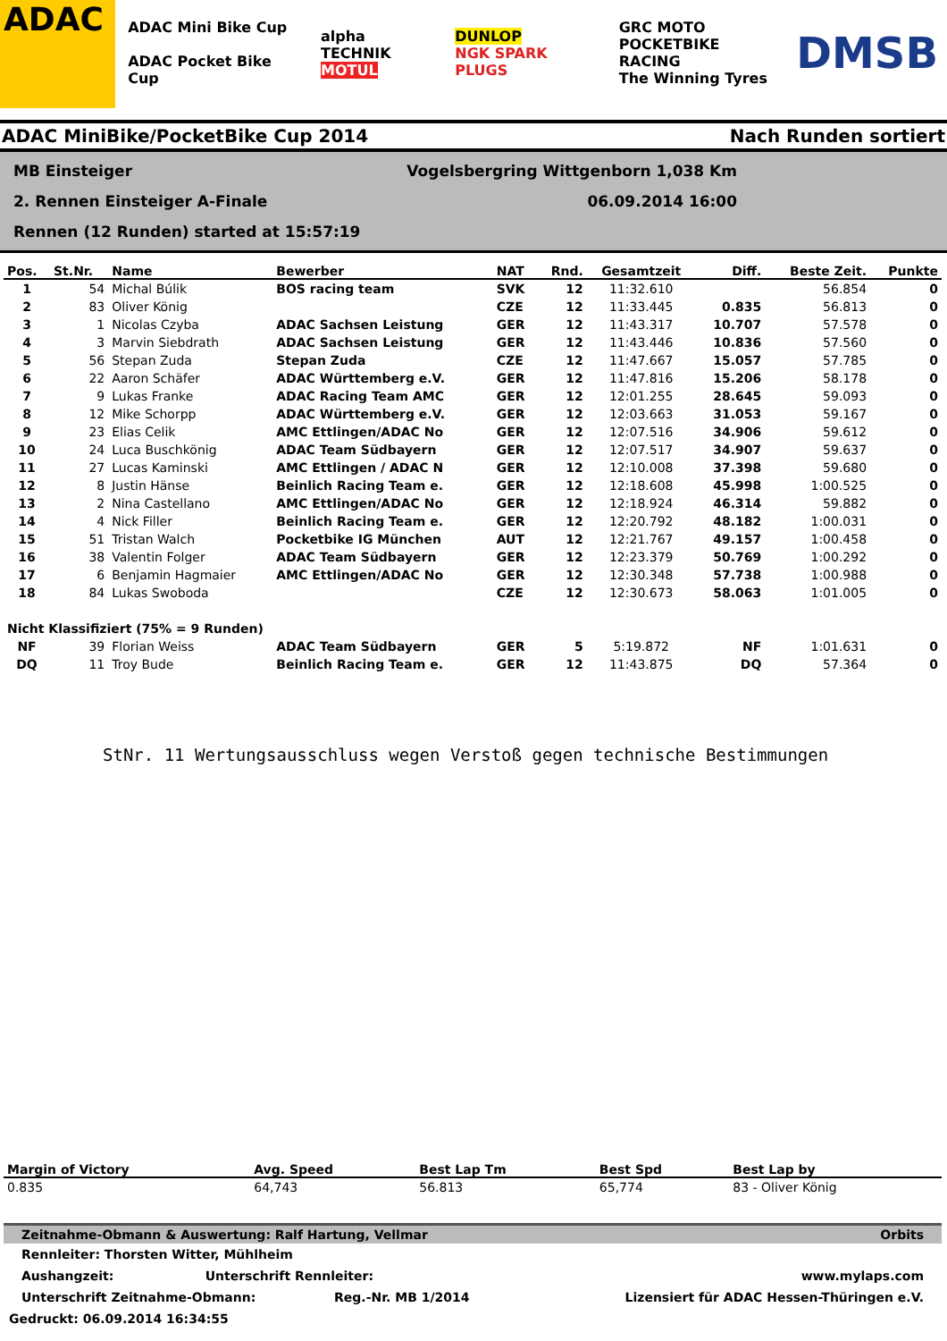ADAC
ADAC Mini Bike Cup
ADAC Pocket Bike Cup
alpha TECHNIK
MOTUL
DUNLOP
NGK SPARK PLUGS
GRC MOTO
POCKETBIKE RACING
The Winning Tyres
DMSB
ADAC MiniBike/PocketBike Cup 2014 Nach Runden sortiert
MB Einsteiger Vogelsbergring Wittgenborn 1,038 Km
2. Rennen Einsteiger A-Finale 06.09.2014 16:00
Rennen (12 Runden) started at 15:57:19
| Pos. | St.Nr. | Name | Bewerber | NAT | Rnd. | Gesamtzeit | Diff. | Beste Zeit. | Punkte |
| --- | --- | --- | --- | --- | --- | --- | --- | --- | --- |
| 1 | 54 | Michal Búlik | BOS racing team | SVK | 12 | 11:32.610 | | 56.854 | 0 |
| 2 | 83 | Oliver König | | CZE | 12 | 11:33.445 | 0.835 | 56.813 | 0 |
| 3 | 1 | Nicolas Czyba | ADAC Sachsen Leistung | GER | 12 | 11:43.317 | 10.707 | 57.578 | 0 |
| 4 | 3 | Marvin Siebdrath | ADAC Sachsen Leistung | GER | 12 | 11:43.446 | 10.836 | 57.560 | 0 |
| 5 | 56 | Stepan Zuda | Stepan Zuda | CZE | 12 | 11:47.667 | 15.057 | 57.785 | 0 |
| 6 | 22 | Aaron Schäfer | ADAC Württemberg e.V. | GER | 12 | 11:47.816 | 15.206 | 58.178 | 0 |
| 7 | 9 | Lukas Franke | ADAC Racing Team AMC | GER | 12 | 12:01.255 | 28.645 | 59.093 | 0 |
| 8 | 12 | Mike Schorpp | ADAC Württemberg e.V. | GER | 12 | 12:03.663 | 31.053 | 59.167 | 0 |
| 9 | 23 | Elias Celik | AMC Ettlingen/ADAC No | GER | 12 | 12:07.516 | 34.906 | 59.612 | 0 |
| 10 | 24 | Luca Buschkönig | ADAC Team Südbayern | GER | 12 | 12:07.517 | 34.907 | 59.637 | 0 |
| 11 | 27 | Lucas Kaminski | AMC Ettlingen / ADAC N | GER | 12 | 12:10.008 | 37.398 | 59.680 | 0 |
| 12 | 8 | Justin Hänse | Beinlich Racing Team e. | GER | 12 | 12:18.608 | 45.998 | 1:00.525 | 0 |
| 13 | 2 | Nina Castellano | AMC Ettlingen/ADAC No | GER | 12 | 12:18.924 | 46.314 | 59.882 | 0 |
| 14 | 4 | Nick Filler | Beinlich Racing Team e. | GER | 12 | 12:20.792 | 48.182 | 1:00.031 | 0 |
| 15 | 51 | Tristan Walch | Pocketbike IG München | AUT | 12 | 12:21.767 | 49.157 | 1:00.458 | 0 |
| 16 | 38 | Valentin Folger | ADAC Team Südbayern | GER | 12 | 12:23.379 | 50.769 | 1:00.292 | 0 |
| 17 | 6 | Benjamin Hagmaier | AMC Ettlingen/ADAC No | GER | 12 | 12:30.348 | 57.738 | 1:00.988 | 0 |
| 18 | 84 | Lukas Swoboda | | CZE | 12 | 12:30.673 | 58.063 | 1:01.005 | 0 |
| Nicht Klassifiziert (75% = 9 Runden) | | | | | | | | | |
| NF | 39 | Florian Weiss | ADAC Team Südbayern | GER | 5 | 5:19.872 | NF | 1:01.631 | 0 |
| DQ | 11 | Troy Bude | Beinlich Racing Team e. | GER | 12 | 11:43.875 | DQ | 57.364 | 0 |
StNr. 11 Wertungsausschluss wegen Verstoß gegen technische Bestimmungen
| Margin of Victory | Avg. Speed | Best Lap Tm | Best Spd | Best Lap by |
| --- | --- | --- | --- | --- |
| 0.835 | 64,743 | 56.813 | 65,774 | 83 - Oliver König |
Zeitnahme-Obmann & Auswertung: Ralf Hartung, Vellmar Orbits
Rennleiter: Thorsten Witter, Mühlheim
Aushangzeit: Unterschrift Rennleiter: www.mylaps.com
Unterschrift Zeitnahme-Obmann: Reg.-Nr. MB 1/2014 Lizensiert für ADAC Hessen-Thüringen e.V.
Gedruckt: 06.09.2014 16:34:55